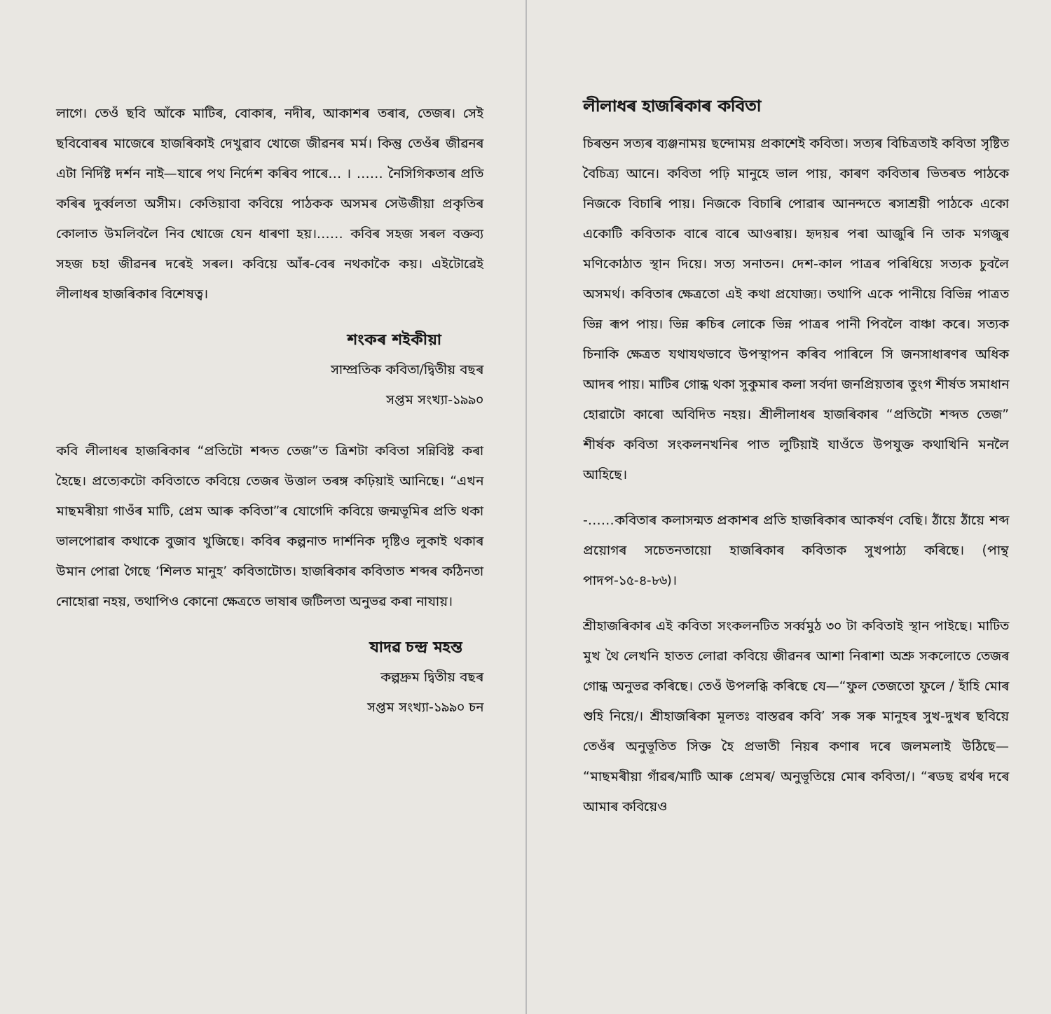লাগে। তেওঁ ছবি আঁকে মাটিৰ, বোকাৰ, নদীৰ, আকাশৰ তৰাৰ, তেজৰ। সেই ছবিবোৰৰ মাজেৰে হাজৰিকাই দেখুৱাব খোজে জীৱনৰ মৰ্ম। কিন্তু তেওঁৰ জীৱনৰ এটা নিৰ্দিষ্ট দৰ্শন নাই—যাৰে পথ নিৰ্দেশ কৰিব পাৰে… । …… নৈসিগিকতাৰ প্ৰতি কৰিৰ দুৰ্ব্বলতা অসীম। কেতিয়াবা কবিয়ে পাঠকক অসমৰ সেউজীয়া প্ৰকৃতিৰ কোলাত উমলিবলৈ নিব খোজে যেন ধাৰণা হয়।…… কবিৰ সহজ সৰল বক্তব্য সহজ চহা জীৱনৰ দৰেই সৰল। কবিয়ে আঁৰ-বেৰ নথকাকৈ কয়। এইটোৱেই লীলাধৰ হাজৰিকাৰ বিশেষত্ব।
শংকৰ শইকীয়া
সাম্প্ৰতিক কবিতা/দ্বিতীয় বছৰ
সপ্তম সংখ্যা-১৯৯০
কবি লীলাধৰ হাজৰিকাৰ “প্ৰতিটো শব্দত তেজ”ত ত্ৰিশটা কবিতা সন্নিবিষ্ট কৰা হৈছে। প্ৰত্যেকটো কবিতাতে কবিয়ে তেজৰ উত্তাল তৰঙ্গ কঢ়িয়াই আনিছে। “এখন মাছমৰীয়া গাওঁৰ মাটি, প্ৰেম আৰু কবিতা”ৰ যোগেদি কবিয়ে জন্মভূমিৰ প্ৰতি থকা ভালপোৱাৰ কথাকে বুজাব খুজিছে। কবিৰ কল্পনাত দাৰ্শনিক দৃষ্টিও লুকাই থকাৰ উমান পোৱা গৈছে ‘শিলত মানুহ’ কবিতাটোত। হাজৰিকাৰ কবিতাত শব্দৰ কঠিনতা নোহোৱা নহয়, তথাপিও কোনো ক্ষেত্ৰতে ভাষাৰ জটিলতা অনুভৱ কৰা নাযায়।
যাদৱ চন্দ্ৰ মহন্ত
কল্পদ্ৰুম দ্বিতীয় বছৰ
সপ্তম সংখ্যা-১৯৯০ চন
লীলাধৰ হাজৰিকাৰ কবিতা
চিৰন্তন সত্যৰ ব্যঞ্জনাময় ছন্দোময় প্ৰকাশেই কবিতা। সত্যৰ বিচিত্ৰতাই কবিতা সৃষ্টিত বৈচিত্ৰ্য আনে। কবিতা পঢ়ি মানুহে ভাল পায়, কাৰণ কবিতাৰ ভিতৰত পাঠকে নিজকে বিচাৰি পায়। নিজকে বিচাৰি পোৱাৰ আনন্দতে ৰসাশ্ৰয়ী পাঠকে একো একোটি কবিতাক বাৰে বাৰে আওৰায়। হৃদয়ৰ পৰা আজুৰি নি তাক মগজুৰ মণিকোঠাত স্থান দিয়ে। সত্য সনাতন। দেশ-কাল পাত্ৰৰ পৰিধিয়ে সত্যক চুবলৈ অসমৰ্থ। কবিতাৰ ক্ষেত্ৰতো এই কথা প্ৰযোজ্য। তথাপি একে পানীয়ে বিভিন্ন পাত্ৰত ভিন্ন ৰূপ পায়। ভিন্ন ৰুচিৰ লোকে ভিন্ন পাত্ৰৰ পানী পিবলৈ বাঞ্চা কৰে। সত্যক চিনাকি ক্ষেত্ৰত যথাযথভাবে উপস্থাপন কৰিব পাৰিলে সি জনসাধাৰণৰ অধিক আদৰ পায়। মাটিৰ গোন্ধ থকা সুকুমাৰ কলা সৰ্বদা জনপ্ৰিয়তাৰ তুংগ শীৰ্ষত সমাধান হোৱাটো কাৰো অবিদিত নহয়। শ্ৰীলীলাধৰ হাজৰিকাৰ “প্ৰতিটো শব্দত তেজ” শীৰ্ষক কবিতা সংকলনখনিৰ পাত লুটিয়াই যাওঁতে উপযুক্ত কথাখিনি মনলৈ আহিছে।
-……কবিতাৰ কলাসন্মত প্ৰকাশৰ প্ৰতি হাজৰিকাৰ আকৰ্ষণ বেছি। ঠাঁয়ে ঠাঁয়ে শব্দ প্ৰয়োগৰ সচেতনতায়ো হাজৰিকাৰ কবিতাক সুখপাঠ্য কৰিছে। (পান্থ পাদপ-১৫-৪-৮৬)।
শ্ৰীহাজৰিকাৰ এই কবিতা সংকলনটিত সৰ্ব্বমুঠ ৩০ টা কবিতাই স্থান পাইছে। মাটিত মুখ থৈ লেখনি হাতত লোৱা কবিয়ে জীৱনৰ আশা নিৰাশা অশ্ৰু সকলোতে তেজৰ গোন্ধ অনুভৱ কৰিছে। তেওঁ উপলব্ধি কৰিছে যে—“ফুল তেজতো ফুলে / হাঁহি মোৰ শুহি নিয়ে/। শ্ৰীহাজৰিকা মূলতঃ বাস্তৱৰ কবি’ সৰু সৰু মানুহৰ সুখ-দুখৰ ছবিয়ে তেওঁৰ অনুভূতিত সিক্ত হৈ প্ৰভাতী নিয়ৰ কণাৰ দৰে জলমলাই উঠিছে— “মাছমৰীয়া গাঁৱৰ/মাটি আৰু প্ৰেমৰ/ অনুভূতিয়ে মোৰ কবিতা/। “ৰডছ ৱৰ্থৰ দৰে আমাৰ কবিয়েও